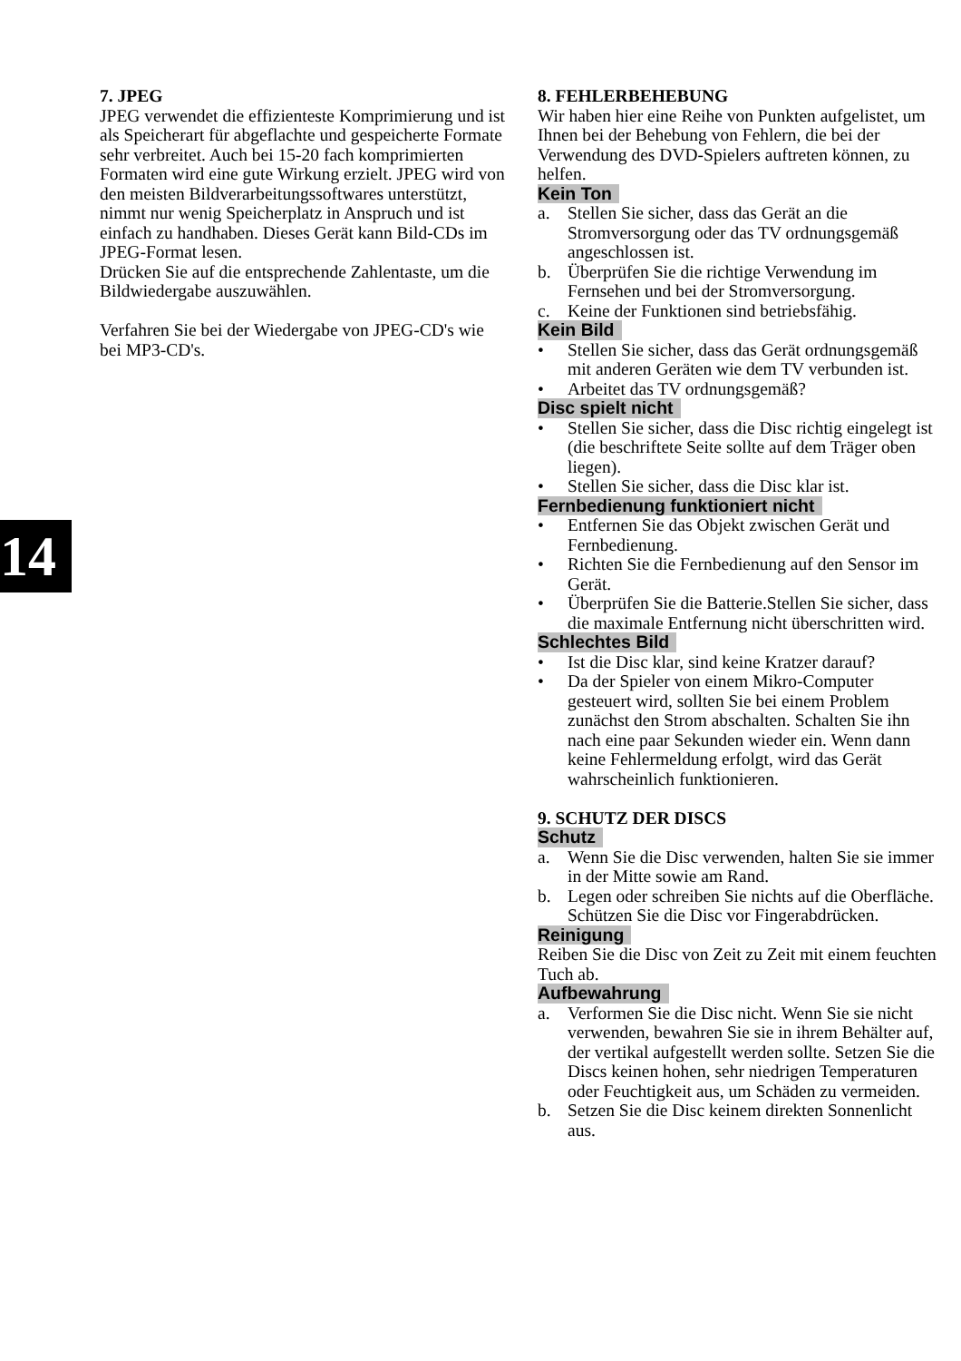7. JPEG
JPEG verwendet die effizienteste Komprimierung und ist als Speicherart für abgeflachte und gespeicherte Formate sehr verbreitet. Auch bei 15-20 fach komprimierten Formaten wird eine gute Wirkung erzielt. JPEG wird von den meisten Bildverarbeitungssoftwares unterstützt, nimmt nur wenig Speicherplatz in Anspruch und ist einfach zu handhaben. Dieses Gerät kann Bild-CDs im JPEG-Format lesen.
Drücken Sie auf die entsprechende Zahlentaste, um die Bildwiedergabe auszuwählen.
Verfahren Sie bei der Wiedergabe von JPEG-CD's wie bei MP3-CD's.
8. FEHLERBEHEBUNG
Wir haben hier eine Reihe von Punkten aufgelistet, um Ihnen bei der Behebung von Fehlern, die bei der Verwendung des DVD-Spielers auftreten können, zu helfen.
Kein Ton
a. Stellen Sie sicher, dass das Gerät an die Stromversorgung oder das TV ordnungsgemäß angeschlossen ist.
b. Überprüfen Sie die richtige Verwendung im Fernsehen und bei der Stromversorgung.
c. Keine der Funktionen sind betriebsfähig.
Kein Bild
• Stellen Sie sicher, dass das Gerät ordnungsgemäß mit anderen Geräten wie dem TV verbunden ist.
• Arbeitet das TV ordnungsgemäß?
Disc spielt nicht
• Stellen Sie sicher, dass die Disc richtig eingelegt ist (die beschriftete Seite sollte auf dem Träger oben liegen).
• Stellen Sie sicher, dass die Disc klar ist.
Fernbedienung funktioniert nicht
• Entfernen Sie das Objekt zwischen Gerät und Fernbedienung.
• Richten Sie die Fernbedienung auf den Sensor im Gerät.
• Überprüfen Sie die Batterie.Stellen Sie sicher, dass die maximale Entfernung nicht überschritten wird.
Schlechtes Bild
• Ist die Disc klar, sind keine Kratzer darauf?
• Da der Spieler von einem Mikro-Computer gesteuert wird, sollten Sie bei einem Problem zunächst den Strom abschalten. Schalten Sie ihn nach eine paar Sekunden wieder ein. Wenn dann keine Fehlermeldung erfolgt, wird das Gerät wahrscheinlich funktionieren.
9. SCHUTZ DER DISCS
Schutz
a. Wenn Sie die Disc verwenden, halten Sie sie immer in der Mitte sowie am Rand.
b. Legen oder schreiben Sie nichts auf die Oberfläche. Schützen Sie die Disc vor Fingerabdrücken.
Reinigung
Reiben Sie die Disc von Zeit zu Zeit mit einem feuchten Tuch ab.
Aufbewahrung
a. Verformen Sie die Disc nicht. Wenn Sie sie nicht verwenden, bewahren Sie sie in ihrem Behälter auf, der vertikal aufgestellt werden sollte. Setzen Sie die Discs keinen hohen, sehr niedrigen Temperaturen oder Feuchtigkeit aus, um Schäden zu vermeiden.
b. Setzen Sie die Disc keinem direkten Sonnenlicht aus.
14